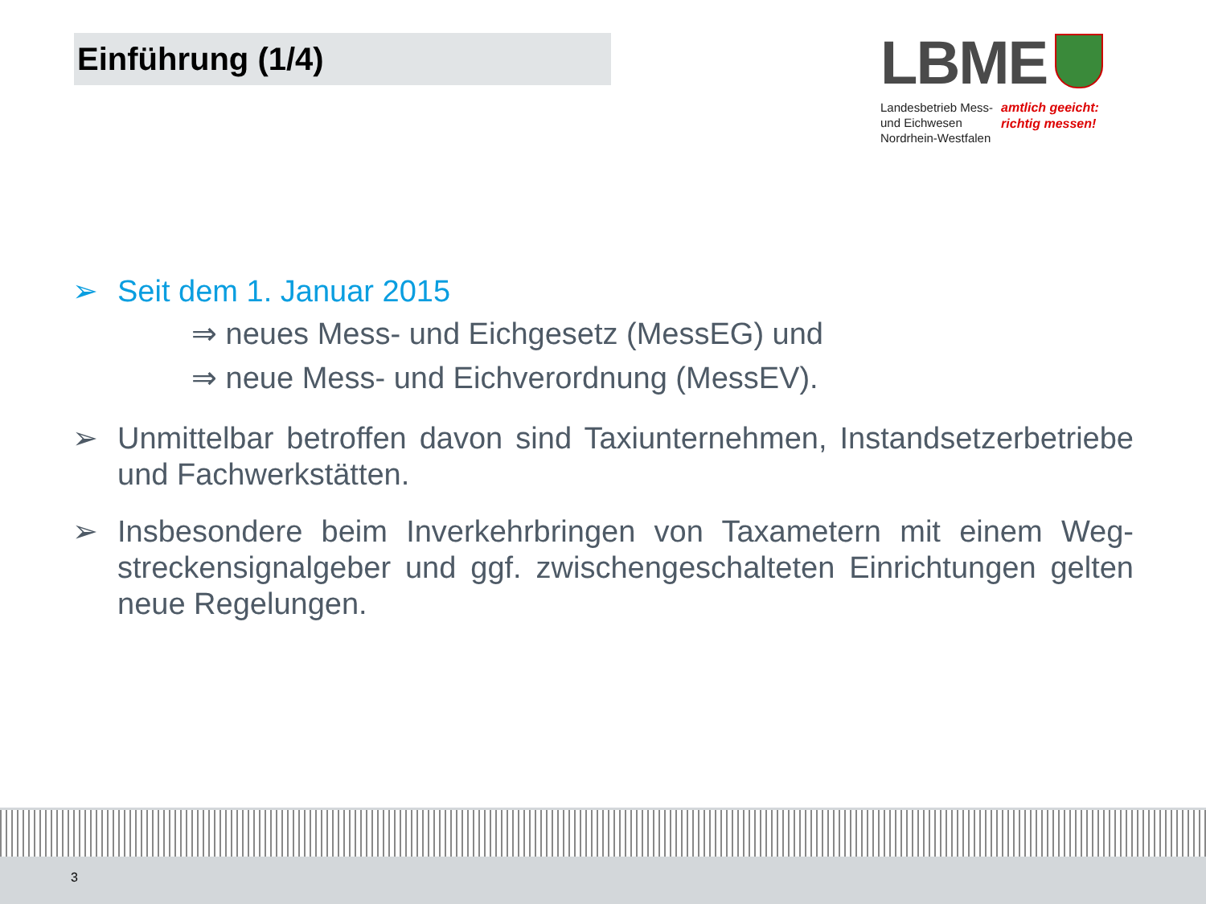Einführung (1/4)
LBME
Landesbetrieb Mess-
und Eichwesen
Nordrhein-Westfalen
amtlich geeicht:
richtig messen!
➢ Seit dem 1. Januar 2015
⇒ neues Mess- und Eichgesetz (MessEG) und
⇒ neue Mess- und Eichverordnung (MessEV).
➢ Unmittelbar betroffen davon sind Taxiunternehmen, Instandsetzerbetriebe und Fachwerkstätten.
➢ Insbesondere beim Inverkehrbringen von Taxametern mit einem Weg-streckensignalgeber und ggf. zwischengeschalteten Einrichtungen gelten neue Regelungen.
3